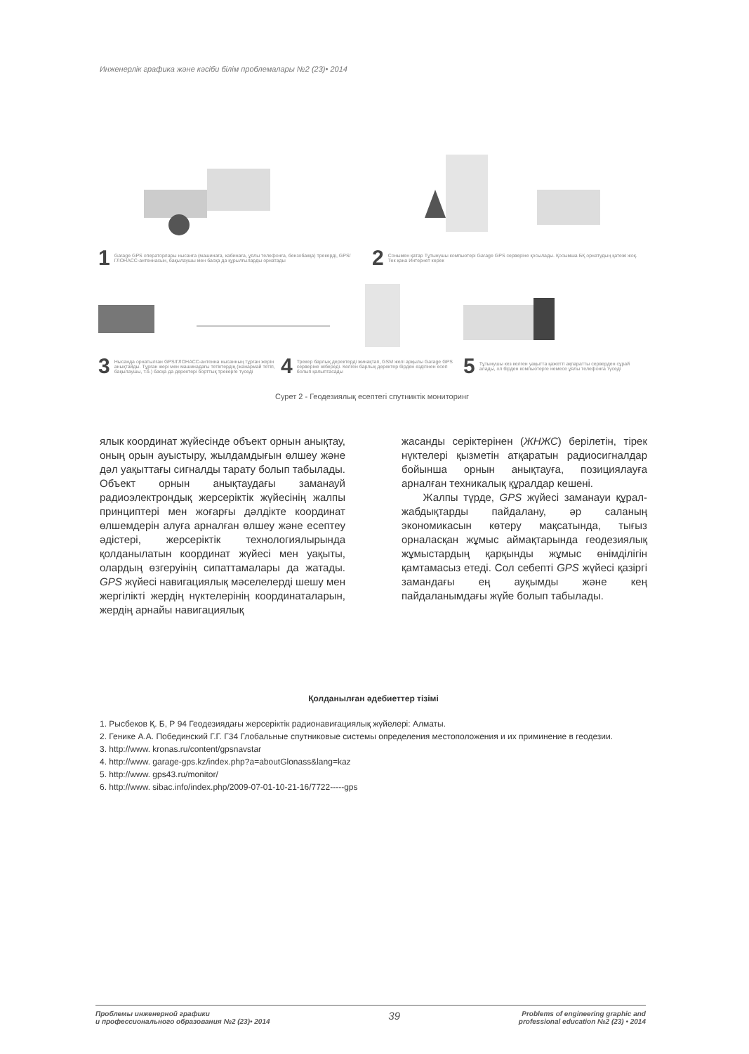Инженерлік графика және кәсіби білім проблемалары №2 (23)• 2014
1 Garage GPS операторлары нысанға (машинаға, кабинаға, ұялы телефонға, бензобакқа) трекерді, GPS/ГЛОНАСС-антеннасын, бақылаушы мен басқа да құрылғыларды орнатады
2 Сонымен қатар Тұтынушы компьютері Garage GPS серверіне қосылады. Қосымша БҚ орнатудың қатежі жоқ. Тек қана Интернет керек
3 Нысанда орнатылған GPS/ГЛОНАСС-антенна нысанның тұрған жерін анықтайды. Тұрған жері мен машинадағы тетіктердің (жанармай тетіп, бақылаушы, т.б.) басқа да деректері борттық трекерге түседі
4 Трекер барлық деректерді жинақтап, GSM желі арқылы Garage GPS серверіне жібереді. Келген барлық деректер бірден өздігінен есеп болып қалыптасады
5 Тұтынушы кез келген уақытта қажетті ақпаратты серверден сұрай алады, ол бірден компьютерге немесе ұялы телефонға түседі
Сурет 2 - Геодезиялық есептегі спутниктік мониторинг
ялык координат жүйесінде объект орнын анықтау, оның орын ауыстыру, жылдамдығын өлшеу және дәл уақыттағы сигналды тарату болып табылады. Объект орнын анықтаудағы заманауй радиоэлектрондық жерсеріктік жүйесінің жалпы принциптері мен жоғарғы дәлдікте координат өлшемдерін алуға арналған өлшеу және есептеу әдістері, жерсеріктік технологиялырында қолданылатын координат жүйесі мен уақыты, олардың өзгеруінің сипаттамалары да жатады. GPS жүйесі навигациялық мәселелерді шешу мен жергілікті жердің нүктелерінің координаталарын, жердің арнайы навигациялық
жасанды серіктерінен (ЖНЖС) берілетін, тірек нүктелері қызметін атқаратын радиосигналдар бойынша орнын анықтауға, позициялауға арналған техникалық құралдар кешені.
Жалпы түрде, GPS жүйесі заманауи құрал-жабдықтарды пайдалану, әр саланың экономикасын көтеру мақсатында, тығыз орналасқан жұмыс аймақтарында геодезиялық жұмыстардың қарқынды жұмыс өнімділігін қамтамасыз етеді. Сол себепті GPS жүйесі қазіргі замандағы ең ауқымды және кең пайдаланымдағы жүйе болып табылады.
Қолданылған әдебиеттер тізімі
1. Рысбеков Қ. Б, Р 94 Геодезиядағы жерсеріктік радионавиғациялық жүйелері: Алматы.
2. Генике А.А. Побединский Г.Г. Г34 Глобальные спутниковые системы определения местоположения и их приминение в геодезии.
3. http://www. kronas.ru/content/gpsnavstar
4. http://www. garage-gps.kz/index.php?a=aboutGlonass&lang=kaz
5. http://www. gps43.ru/monitor/
6. http://www. sibac.info/index.php/2009-07-01-10-21-16/7722-----gps
Проблемы инженерной графики
и профессионального образования №2 (23)• 2014
39
Problems of engineering graphic and
professional education №2 (23) • 2014